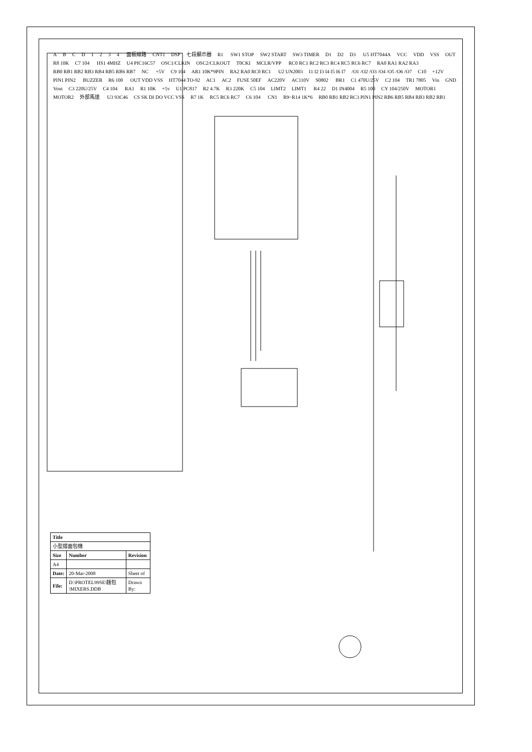ABCD 1234 面板線路 CNT1 DSP 七段顯示器 R1 SW1 STOP SW2 START SW3 TIMER D1 D2 D3 U5 HT7044A VCC VDD VSS OUT R8 10K C7 104 HS1 4MHZ U4 PIC16C57 OSC1/CLKIN OSC2/CLKOUT T0CKI MCLR/VPP RC0 RC1 RC2 RC3 RC4 RC5 RC6 RC7 RA0 RA1 RA2 RA3 RB0 RB1 RB2 RB3 RB4 RB5 RB6 RB7 NC +5V C9 104 AR1 10K*9PIN RA2 RA0 RC0 RC1 U2 UN2003 I1 I2 I3 I4 I5 I6 I7 /O1 /O2 /O3 /O4 /O5 /O6 /O7 C10 +12V PIN1 PIN2 BUZZER R6 100 OUT VDD VSS HT7044 TO-92 AC1 AC2 FUSE 50EF AC220V AC110V S0802 BR1 C1 470U/25V C2 104 TR1 7805 Vin GND Vout C3 220U/25V C4 104 RA1 R1 10K +5v U1 PC817 R2 4.7K R3 220K C5 104 LIMT2 LIMT1 R4 22 D1 IN4004 R5 100 CY 104/250V MOTOR1 MOTOR2 外部馬達 U3 93C46 CS SK DI DO VCC VSS R7 1K RC5 RC6 RC7 C6 104 CN1 R9~R14 1K*6 RB0 RB1 RB2 RC3 PIN1 PIN2 RB6 RB5 RB4 RB3 RB2 RB1
| Title | | |
| --- | --- | --- |
| 小型擂面包機 | | |
| Size | Number | Revision |
| A4 | | |
| Date: | 20-Mar-2008 | Sheet of |
| File: | D:\PROTEL99SE\麵包\MIXERS.DDB | Drawn By: |